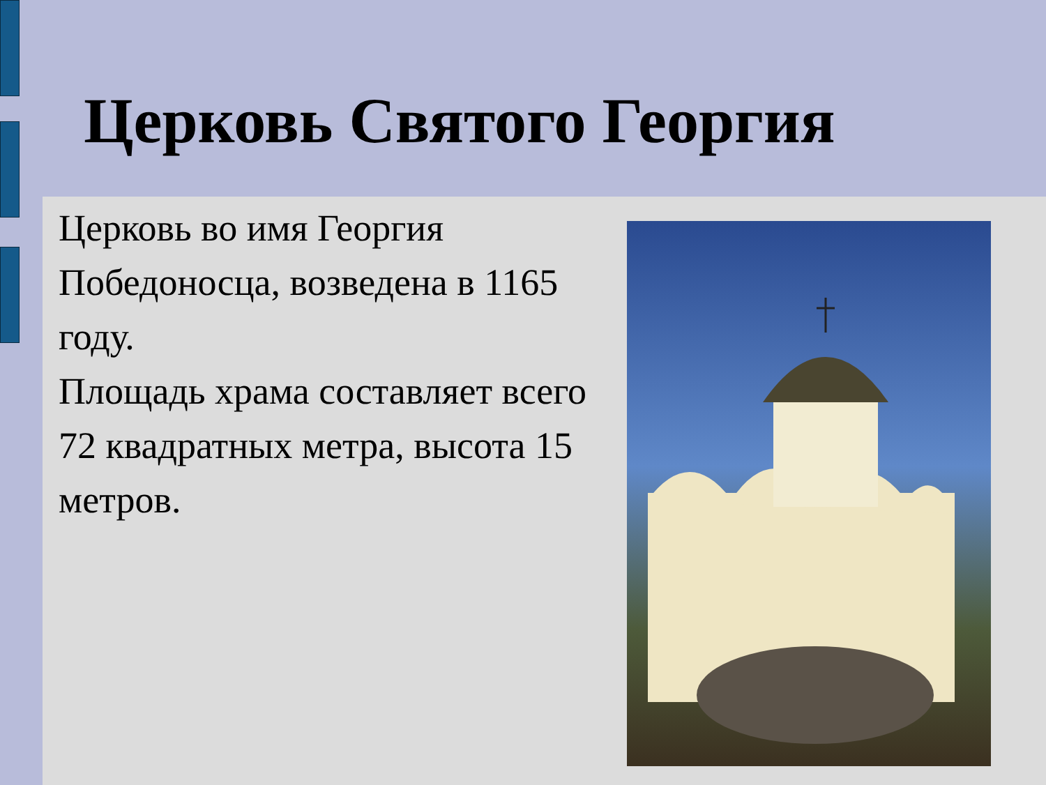Церковь Святого Георгия
Церковь во имя Георгия Победоносца, возведена в 1165 году.
Площадь храма составляет всего 72 квадратных метра, высота 15 метров.